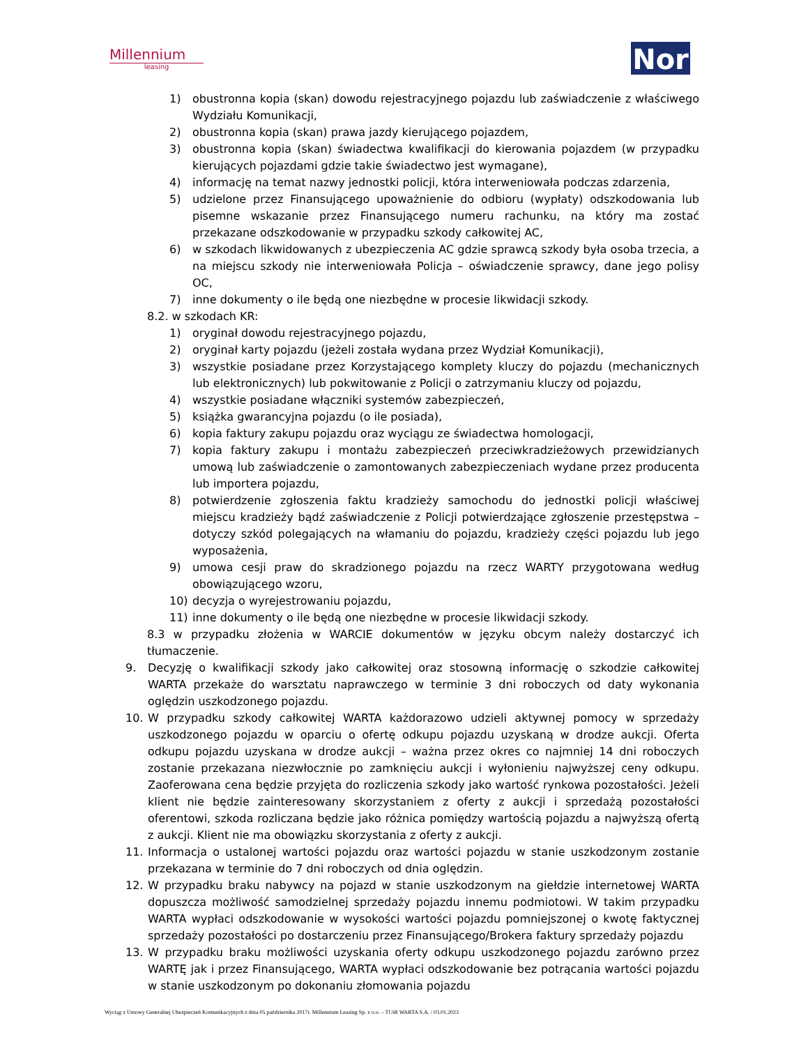Millennium
leasing
Nor
1) obustronna kopia (skan) dowodu rejestracyjnego pojazdu lub zaświadczenie z właściwego Wydziału Komunikacji,
2) obustronna kopia (skan) prawa jazdy kierującego pojazdem,
3) obustronna kopia (skan) świadectwa kwalifikacji do kierowania pojazdem (w przypadku kierujących pojazdami gdzie takie świadectwo jest wymagane),
4) informację na temat nazwy jednostki policji, która interweniowała podczas zdarzenia,
5) udzielone przez Finansującego upoważnienie do odbioru (wypłaty) odszkodowania lub pisemne wskazanie przez Finansującego numeru rachunku, na który ma zostać przekazane odszkodowanie w przypadku szkody całkowitej AC,
6) w szkodach likwidowanych z ubezpieczenia AC gdzie sprawcą szkody była osoba trzecia, a na miejscu szkody nie interweniowała Policja – oświadczenie sprawcy, dane jego polisy OC,
7) inne dokumenty o ile będą one niezbędne w procesie likwidacji szkody.
8.2. w szkodach KR:
1) oryginał dowodu rejestracyjnego pojazdu,
2) oryginał karty pojazdu (jeżeli została wydana przez Wydział Komunikacji),
3) wszystkie posiadane przez Korzystającego komplety kluczy do pojazdu (mechanicznych lub elektronicznych) lub pokwitowanie z Policji o zatrzymaniu kluczy od pojazdu,
4) wszystkie posiadane włączniki systemów zabezpieczeń,
5) książka gwarancyjna pojazdu (o ile posiada),
6) kopia faktury zakupu pojazdu oraz wyciągu ze świadectwa homologacji,
7) kopia faktury zakupu i montażu zabezpieczeń przeciwkradzieżowych przewidzianych umową lub zaświadczenie o zamontowanych zabezpieczeniach wydane przez producenta lub importera pojazdu,
8) potwierdzenie zgłoszenia faktu kradzieży samochodu do jednostki policji właściwej miejscu kradzieży bądź zaświadczenie z Policji potwierdzające zgłoszenie przestępstwa – dotyczy szkód polegających na włamaniu do pojazdu, kradzieży części pojazdu lub jego wyposażenia,
9) umowa cesji praw do skradzionego pojazdu na rzecz WARTY przygotowana według obowiązującego wzoru,
10) decyzja o wyrejestrowaniu pojazdu,
11) inne dokumenty o ile będą one niezbędne w procesie likwidacji szkody.
8.3 w przypadku złożenia w WARCIE dokumentów w języku obcym należy dostarczyć ich tłumaczenie.
9. Decyzję o kwalifikacji szkody jako całkowitej oraz stosowną informację o szkodzie całkowitej WARTA przekaże do warsztatu naprawczego w terminie 3 dni roboczych od daty wykonania oględzin uszkodzonego pojazdu.
10. W przypadku szkody całkowitej WARTA każdorazowo udzieli aktywnej pomocy w sprzedaży uszkodzonego pojazdu w oparciu o ofertę odkupu pojazdu uzyskaną w drodze aukcji. Oferta odkupu pojazdu uzyskana w drodze aukcji – ważna przez okres co najmniej 14 dni roboczych zostanie przekazana niezwłocznie po zamknięciu aukcji i wyłonieniu najwyższej ceny odkupu. Zaoferowana cena będzie przyjęta do rozliczenia szkody jako wartość rynkowa pozostałości. Jeżeli klient nie będzie zainteresowany skorzystaniem z oferty z aukcji i sprzedażą pozostałości oferentowi, szkoda rozliczana będzie jako różnica pomiędzy wartością pojazdu a najwyższą ofertą z aukcji. Klient nie ma obowiązku skorzystania z oferty z aukcji.
11. Informacja o ustalonej wartości pojazdu oraz wartości pojazdu w stanie uszkodzonym zostanie przekazana w terminie do 7 dni roboczych od dnia oględzin.
12. W przypadku braku nabywcy na pojazd w stanie uszkodzonym na giełdzie internetowej WARTA dopuszcza możliwość samodzielnej sprzedaży pojazdu innemu podmiotowi. W takim przypadku WARTA wypłaci odszkodowanie w wysokości wartości pojazdu pomniejszonej o kwotę faktycznej sprzedaży pozostałości po dostarczeniu przez Finansującego/Brokera faktury sprzedaży pojazdu
13. W przypadku braku możliwości uzyskania oferty odkupu uszkodzonego pojazdu zarówno przez WARTĘ jak i przez Finansującego, WARTA wypłaci odszkodowanie bez potrącania wartości pojazdu w stanie uszkodzonym po dokonaniu złomowania pojazdu
Wyciąg z Umowy Generalnej Ubezpieczeń Komunikacyjnych z dnia 05 października 2017r. Millennium Leasing Sp. z o.o. – TUiR WARTA S.A. / 03.01.2023